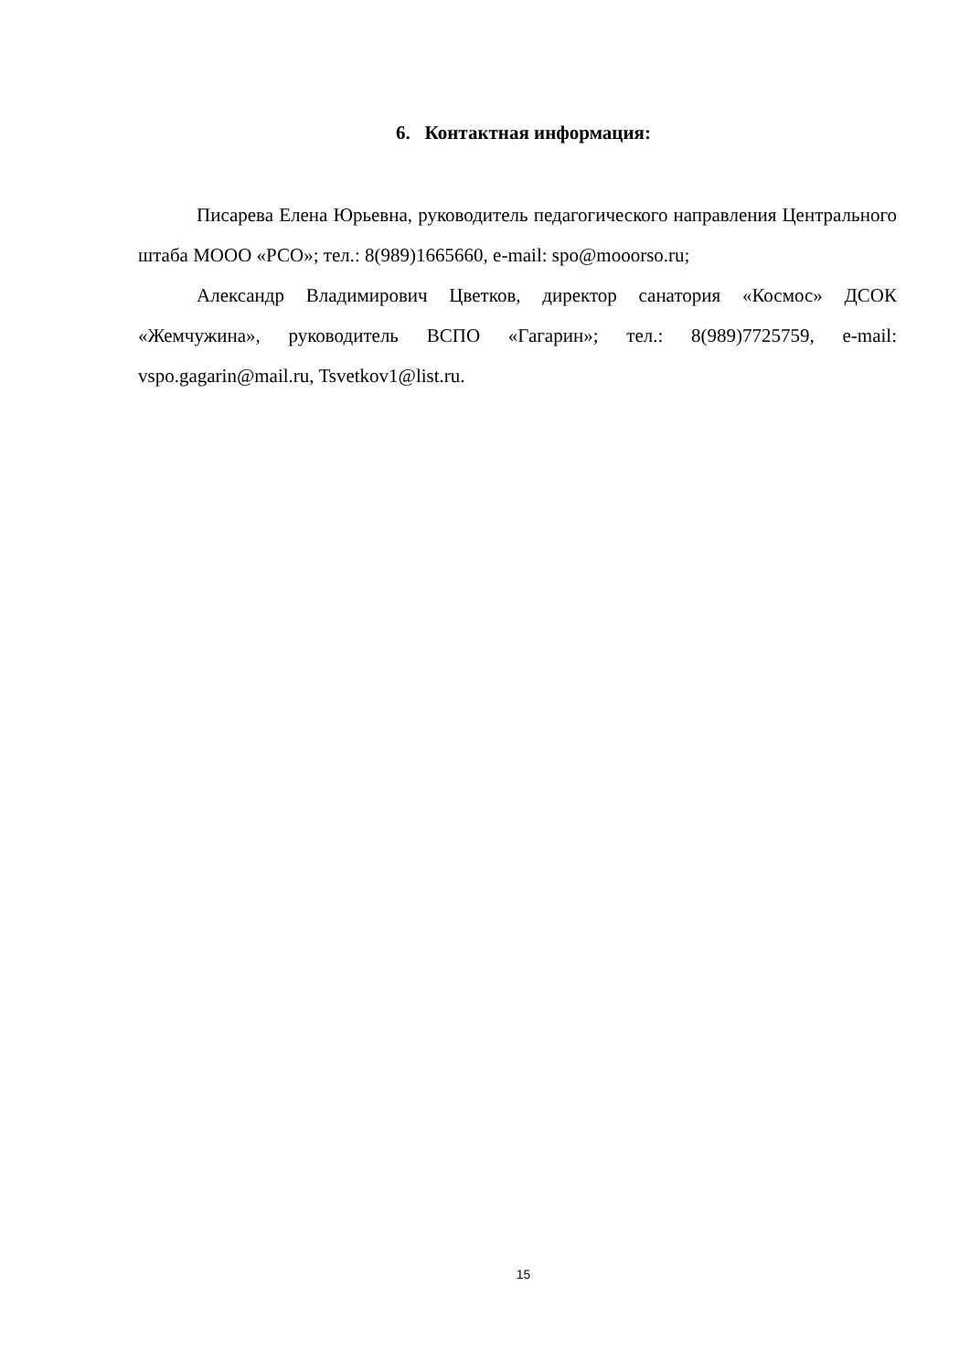6. Контактная информация:
Писарева Елена Юрьевна, руководитель педагогического направления Центрального штаба МООО «РСО»; тел.: 8(989)1665660, e-mail: spo@mooorso.ru;
Александр Владимирович Цветков, директор санатория «Космос» ДСОК «Жемчужина», руководитель ВСПО «Гагарин»; тел.: 8(989)7725759, e-mail: vspo.gagarin@mail.ru, Tsvetkov1@list.ru.
15